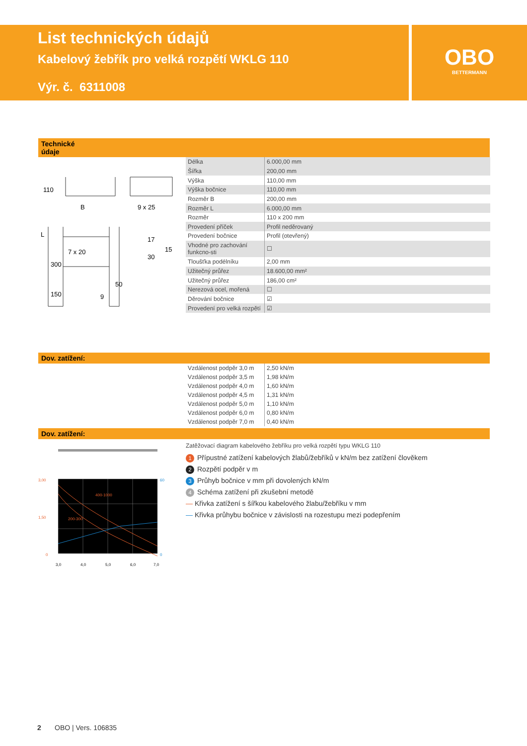List technických údajů
Kabelový žebřík pro velká rozpětí WKLG 110
Výr. č. 6311008
OBO
BETTERMANN
Technické
údaje
110
B
9 x 25
L
300
7 x 20
150
50
9
17
30
15
| Délka | 6.000,00 mm |
| Šířka | 200,00 mm |
| Výška | 110,00 mm |
| Výška bočnice | 110,00 mm |
| Rozměr B | 200,00 mm |
| Rozměr L | 6.000,00 mm |
| Rozměr | 110 x 200 mm |
| Provedení příček | Profil neděrovaný |
| Provedení bočnice | Profil (otevřený) |
| Vhodné pro zachování funkcno-sti | ☐ |
| Tloušťka podélníku | 2,00 mm |
| Užitečný průřez | 18.600,00 mm² |
| Užitečný průřez | 186,00 cm² |
| Nerezová ocel, mořená | ☐ |
| Děrování bočnice | ☑ |
| Provedení pro velká rozpětí | ☑ |
Dov. zatížení:
| Vzdálenost podpěr 3,0 m | 2,50 kN/m |
| Vzdálenost podpěr 3,5 m | 1,98 kN/m |
| Vzdálenost podpěr 4,0 m | 1,60 kN/m |
| Vzdálenost podpěr 4,5 m | 1,31 kN/m |
| Vzdálenost podpěr 5,0 m | 1,10 kN/m |
| Vzdálenost podpěr 6,0 m | 0,80 kN/m |
| Vzdálenost podpěr 7,0 m | 0,40 kN/m |
Dov. zatížení:
3,00
1,50
0
60
0
400-1000
200-300
3,0
4,0
5,0
6,0
7,0
Zatěžovací diagram kabelového žebříku pro velká rozpětí typu WKLG 110
1 Přípustné zatížení kabelových žlabů/žebříků v kN/m bez zatížení člověkem
2 Rozpětí podpěr v m
3 Průhyb bočnice v mm při dovolených kN/m
4 Schéma zatížení při zkušební metodě
— Křivka zatížení s šířkou kabelového žlabu/žebříku v mm
— Křivka průhybu bočnice v závislosti na rozestupu mezi podepřením
2 OBO | Vers. 106835